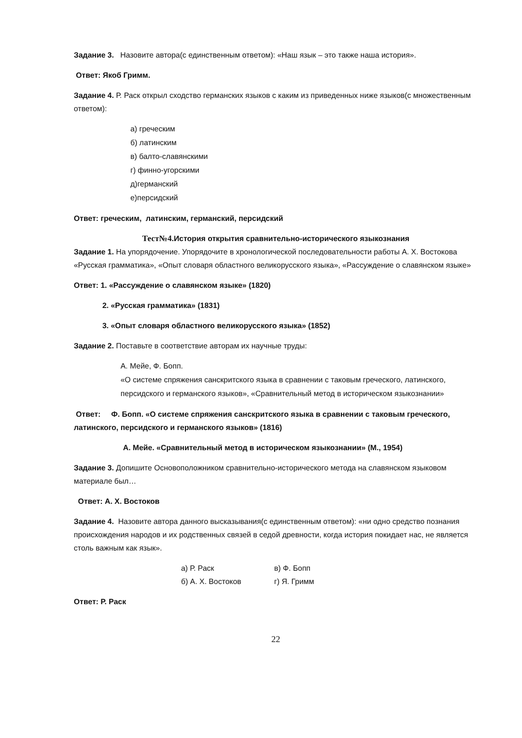Задание 3. Назовите автора(с единственным ответом): «Наш язык – это также наша история».
Ответ: Якоб Гримм.
Задание 4. Р. Раск открыл сходство германских языков с каким из приведенных ниже языков(с множественным ответом):
а) греческим
б) латинским
в) балто-славянскими
г) финно-угорскими
д)германский
е)персидский
Ответ: греческим, латинским, германский, персидский
Тест№4. История открытия сравнительно-исторического языкознания
Задание 1. На упорядочение. Упорядочите в хронологической последовательности работы А. Х. Востокова «Русская грамматика», «Опыт словаря областного великорусского языка», «Рассуждение о славянском языке»
Ответ: 1. «Рассуждение о славянском языке» (1820)
2. «Русская грамматика» (1831)
3. «Опыт словаря областного великорусского языка» (1852)
Задание 2. Поставьте в соответствие авторам их научные труды:
А. Мейе, Ф. Бопп.
«О системе спряжения санскритского языка в сравнении с таковым греческого, латинского, персидского и германского языков», «Сравнительный метод в историческом языкознании»
Ответ: Ф. Бопп. «О системе спряжения санскритского языка в сравнении с таковым греческого, латинского, персидского и германского языков» (1816)
А. Мейе. «Сравнительный метод в историческом языкознании» (М., 1954)
Задание 3. Допишите Основоположником сравнительно-исторического метода на славянском языковом материале был…
Ответ: А. Х. Востоков
Задание 4. Назовите автора данного высказывания(с единственным ответом): «ни одно средство познания происхождения народов и их родственных связей в седой древности, когда история покидает нас, не является столь важным как язык».
а) Р. Раск в) Ф. Бопп
б) А. Х. Востоков г) Я. Гримм
Ответ: Р. Раск
22